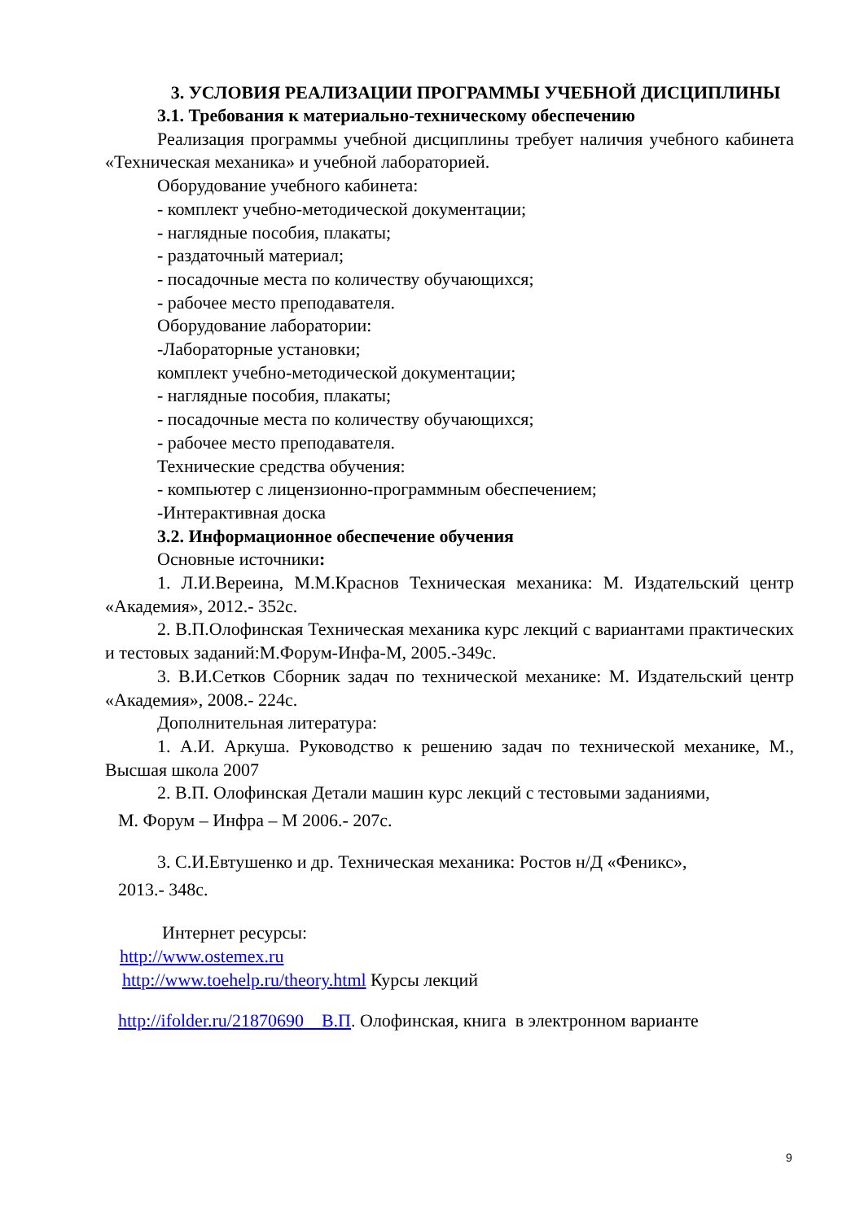3. УСЛОВИЯ РЕАЛИЗАЦИИ ПРОГРАММЫ УЧЕБНОЙ ДИСЦИПЛИНЫ
3.1. Требования к материально-техническому обеспечению
Реализация программы учебной дисциплины требует наличия учебного кабинета «Техническая механика» и учебной лабораторией.
Оборудование учебного кабинета:
- комплект учебно-методической документации;
- наглядные пособия, плакаты;
- раздаточный материал;
- посадочные места по количеству обучающихся;
- рабочее место преподавателя.
Оборудование лаборатории:
-Лабораторные установки;
комплект учебно-методической документации;
- наглядные пособия, плакаты;
- посадочные места по количеству обучающихся;
- рабочее место преподавателя.
Технические средства обучения:
- компьютер с лицензионно-программным обеспечением;
-Интерактивная доска
3.2. Информационное обеспечение обучения
Основные источники:
1. Л.И.Вереина, М.М.Краснов Техническая механика: М. Издательский центр «Академия», 2012.- 352с.
2. В.П.Олофинская Техническая механика курс лекций с вариантами практических и тестовых заданий:М.Форум-Инфа-М, 2005.-349с.
3. В.И.Сетков Сборник задач по технической механике: М. Издательский центр «Академия», 2008.- 224с.
Дополнительная литература:
1. А.И. Аркуша. Руководство к решению задач по технической механике, М., Высшая школа 2007
2. В.П. Олофинская Детали машин курс лекций с тестовыми заданиями,
М. Форум – Инфра – М 2006.- 207с.
3. С.И.Евтушенко и др. Техническая механика: Ростов н/Д «Феникс»,
2013.- 348с.
Интернет ресурсы:
http://www.ostemex.ru
http://www.toehelp.ru/theory.html Курсы лекций
http://ifolder.ru/21870690 В.П. Олофинская, книга в электронном варианте
9